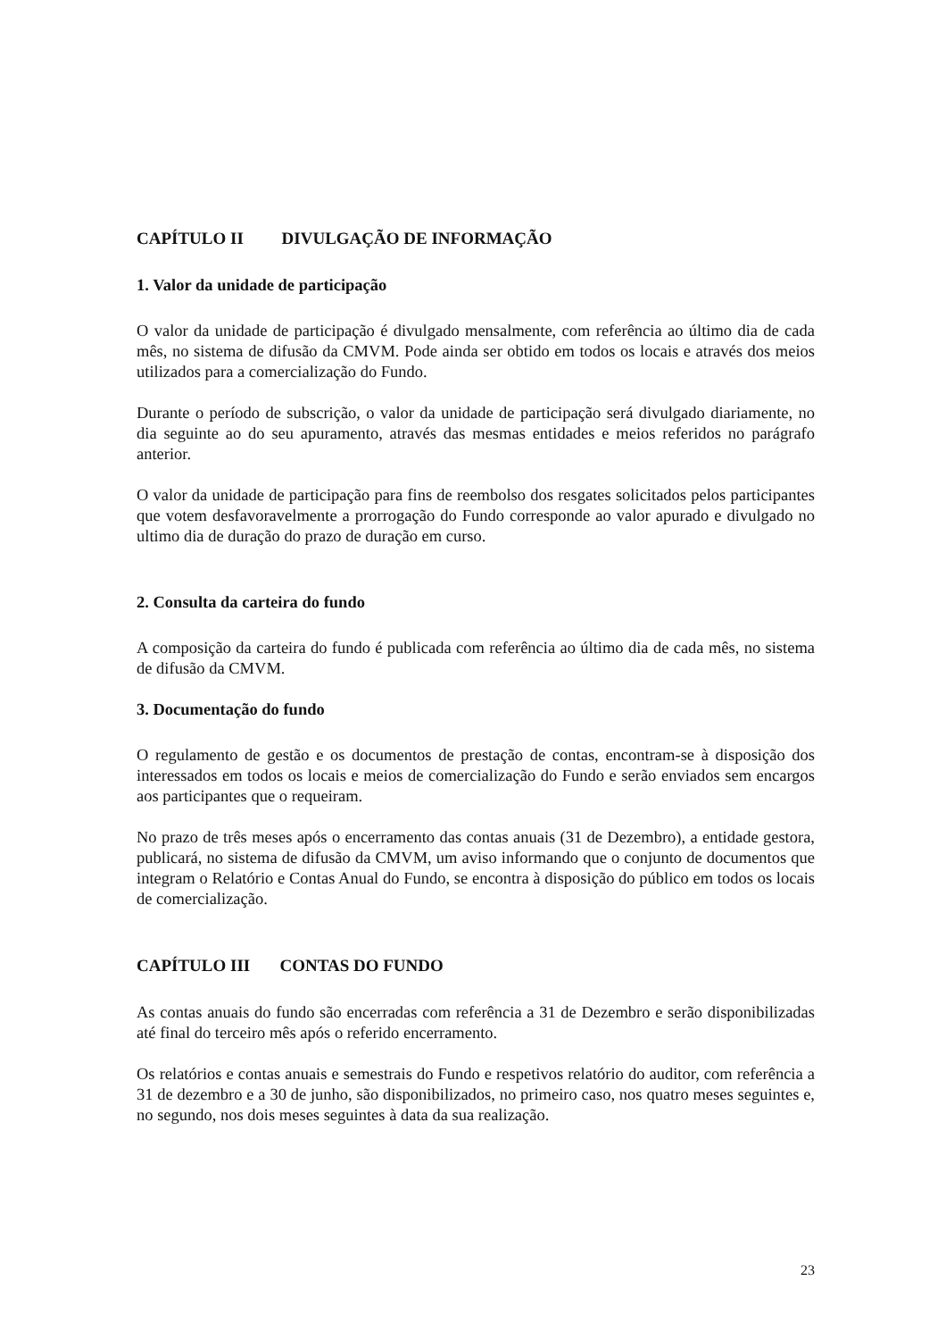CAPÍTULO II DIVULGAÇÃO DE INFORMAÇÃO
1. Valor da unidade de participação
O valor da unidade de participação é divulgado mensalmente, com referência ao último dia de cada mês, no sistema de difusão da CMVM. Pode ainda ser obtido em todos os locais e através dos meios utilizados para a comercialização do Fundo.
Durante o período de subscrição, o valor da unidade de participação será divulgado diariamente, no dia seguinte ao do seu apuramento, através das mesmas entidades e meios referidos no parágrafo anterior.
O valor da unidade de participação para fins de reembolso dos resgates solicitados pelos participantes que votem desfavoravelmente a prorrogação do Fundo corresponde ao valor apurado e divulgado no ultimo dia de duração do prazo de duração em curso.
2. Consulta da carteira do fundo
A composição da carteira do fundo é publicada com referência ao último dia de cada mês, no sistema de difusão da CMVM.
3. Documentação do fundo
O regulamento de gestão e os documentos de prestação de contas, encontram-se à disposição dos interessados em todos os locais e meios de comercialização do Fundo e serão enviados sem encargos aos participantes que o requeiram.
No prazo de três meses após o encerramento das contas anuais (31 de Dezembro), a entidade gestora, publicará, no sistema de difusão da CMVM, um aviso informando que o conjunto de documentos que integram o Relatório e Contas Anual do Fundo, se encontra à disposição do público em todos os locais de comercialização.
CAPÍTULO III CONTAS DO FUNDO
As contas anuais do fundo são encerradas com referência a 31 de Dezembro e serão disponibilizadas até final do terceiro mês após o referido encerramento.
Os relatórios e contas anuais e semestrais do Fundo e respetivos relatório do auditor, com referência a 31 de dezembro e a 30 de junho, são disponibilizados, no primeiro caso, nos quatro meses seguintes e, no segundo, nos dois meses seguintes à data da sua realização.
23